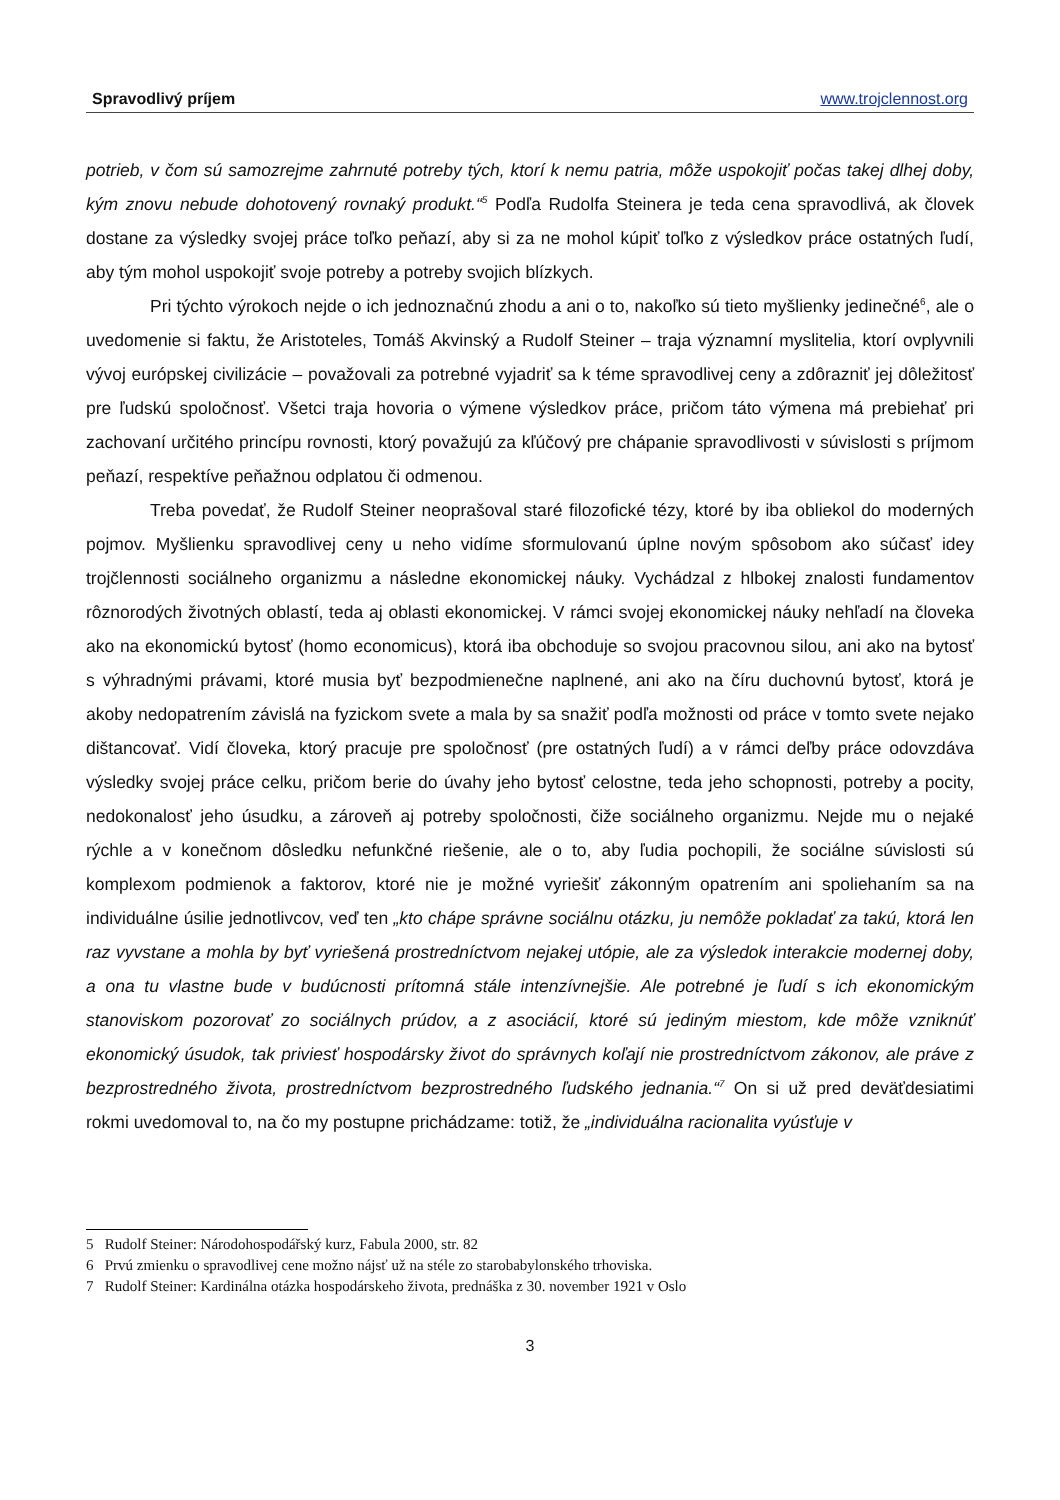Spravodlivý príjem www.trojclennost.org
potrieb, v čom sú samozrejme zahrnuté potreby tých, ktorí k nemu patria, môže uspokojiť počas takej dlhej doby, kým znovu nebude dohotovený rovnaký produkt.“<sup>5</sup> Podľa Rudolfa Steinera je teda cena spravodlivá, ak človek dostane za výsledky svojej práce toľko peňazí, aby si za ne mohol kúpiť toľko z výsledkov práce ostatných ľudí, aby tým mohol uspokojiť svoje potreby a potreby svojich blízkych.
Pri týchto výrokoch nejde o ich jednoznačnú zhodu a ani o to, nakoľko sú tieto myšlienky jedinečné<sup>6</sup>, ale o uvedomenie si faktu, že Aristoteles, Tomáš Akvinský a Rudolf Steiner – traja významní myslitelia, ktorí ovplyvnili vývoj európskej civilizácie – považovali za potrebné vyjadriť sa k téme spravodlivej ceny a zdôrazniť jej dôležitosť pre ľudskú spoločnosť. Všetci traja hovoria o výmene výsledkov práce, pričom táto výmena má prebiehať pri zachovaní určitého princípu rovnosti, ktorý považujú za kľúčový pre chápanie spravodlivosti v súvislosti s príjmom peňazí, respektíve peňažnou odplatou či odmenou.
Treba povedať, že Rudolf Steiner neoprašoval staré filozofické tézy, ktoré by iba obliekol do moderných pojmov. Myšlienku spravodlivej ceny u neho vidíme sformulovanú úplne novým spôsobom ako súčasť idey trojčlennosti sociálneho organizmu a následne ekonomickej náuky. Vychádzal z hlbokej znalosti fundamentov rôznorodých životných oblastí, teda aj oblasti ekonomickej. V rámci svojej ekonomickej náuky nehľadí na človeka ako na ekonomickú bytosť (homo economicus), ktorá iba obchoduje so svojou pracovnou silou, ani ako na bytosť s výhradnými právami, ktoré musia byť bezpodmienečne naplnené, ani ako na číru duchovnú bytosť, ktorá je akoby nedopatrením závislá na fyzickom svete a mala by sa snažiť podľa možnosti od práce v tomto svete nejako dištancovať. Vidí človeka, ktorý pracuje pre spoločnosť (pre ostatných ľudí) a v rámci deľby práce odovzdáva výsledky svojej práce celku, pričom berie do úvahy jeho bytosť celostne, teda jeho schopnosti, potreby a pocity, nedokonalosť jeho úsudku, a zároveň aj potreby spoločnosti, čiže sociálneho organizmu. Nejde mu o nejaké rýchle a v konečnom dôsledku nefunkčné riešenie, ale o to, aby ľudia pochopili, že sociálne súvislosti sú komplexom podmienok a faktorov, ktoré nie je možné vyriešiť zákonným opatrením ani spoliehaním sa na individuálne úsilie jednotlivcov, veď ten „kto chápe správne sociálnu otázku, ju nemôže pokladať za takú, ktorá len raz vyvstane a mohla by byť vyriešená prostredníctvom nejakej utópie, ale za výsledok interakcie modernej doby, a ona tu vlastne bude v budúcnosti prítomná stále intenzívnejšie. Ale potrebné je ľudí s ich ekonomickým stanoviskom pozorovať zo sociálnych prúdov, a z asociácií, ktoré sú jediným miestom, kde môže vzniknúť ekonomický úsudok, tak priviesť hospodársky život do správnych koľají nie prostredníctvom zákonov, ale práve z bezprostredného života, prostredníctvom bezprostredného ľudského jednania.“<sup>7</sup> On si už pred deväťdesiatimi rokmi uvedomoval to, na čo my postupne prichádzame: totiž, že „individuálna racionalita vyúsťuje v
5 Rudolf Steiner: Národohospodářský kurz, Fabula 2000, str. 82
6 Prvú zmienku o spravodlivej cene možno nájsť už na stéle zo starobabylonského trhoviska.
7 Rudolf Steiner: Kardinálna otázka hospodárskeho života, prednáška z 30. november 1921 v Oslo
3